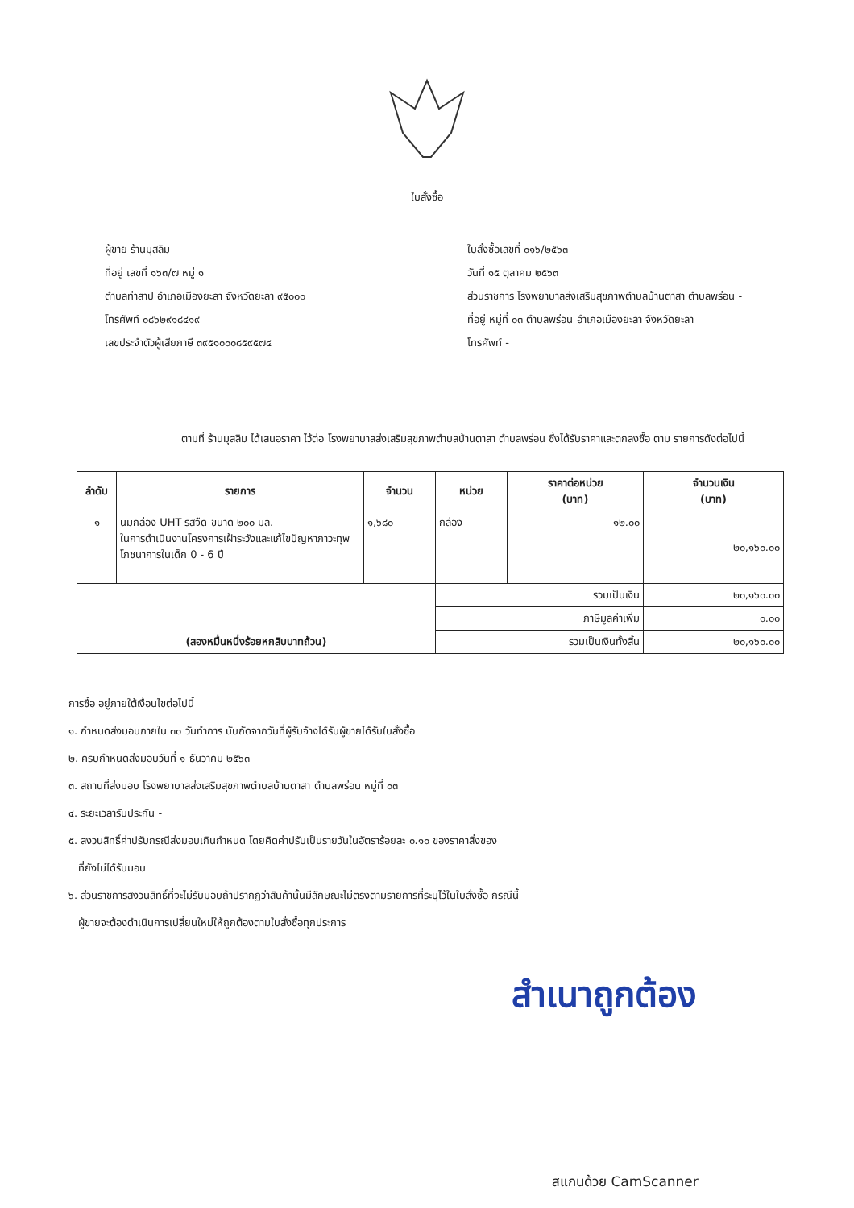ใบสั่งซื้อ
ผู้ขาย ร้านมุสลิม
ที่อยู่ เลขที่ ๑๖๓/๗ หมู่ ๑
ตำบลท่าสาป อำเภอเมืองยะลา จังหวัดยะลา ๙๕๐๐๐
โทรศัพท์ ๐๘๖๒๙๑๘๔๑๙
เลขประจำตัวผู้เสียภาษี ๓๙๕๑๐๐๐๘๕๙๕๗๔
ใบสั่งซื้อเลขที่ ๐๑๖/๒๕๖๓
วันที่ ๑๕ ตุลาคม ๒๕๖๓
ส่วนราชการ โรงพยาบาลส่งเสริมสุขภาพตำบลบ้านตาสา ตำบลพร่อน -
ที่อยู่ หมู่ที่ ๐๓ ตำบลพร่อน อำเภอเมืองยะลา จังหวัดยะลา
โทรศัพท์ -
ตามที่ ร้านมุสลิม ได้เสนอราคา ไว้ต่อ โรงพยาบาลส่งเสริมสุขภาพตำบลบ้านตาสา ตำบลพร่อน ซึ่งได้รับราคาและตกลงซื้อ ตาม รายการดังต่อไปนี้
| ลำดับ | รายการ | จำนวน | หน่วย | ราคาต่อหน่วย (บาท) | จำนวนเงิน (บาท) |
| --- | --- | --- | --- | --- | --- |
| ๑ | นมกล่อง UHT รสจืด ขนาด ๒๐๐ มล. ในการดำเนินงานโครงการเฝ้าระวังและแก้ไขปัญหาภาวะทุพโภชนาการในเด็ก 0 - 6 ปี | ๑,๖๘๐ | กล่อง | ๑๒.๐๐ | ๒๐,๑๖๐.๐๐ |
| (สองหมื่นหนึ่งร้อยหกสิบบาทถ้วน) | | | รวมเป็นเงิน | | ๒๐,๑๖๐.๐๐ |
| | | | ภาษีมูลค่าเพิ่ม | | ๐.๐๐ |
| | | | รวมเป็นเงินทั้งสิ้น | | ๒๐,๑๖๐.๐๐ |
การซื้อ อยู่ภายใต้เงื่อนไขต่อไปนี้
๑. กำหนดส่งมอบภายใน ๓๐ วันทำการ นับถัดจากวันที่ผู้รับจ้างได้รับผู้ขายได้รับใบสั่งซื้อ
๒. ครบกำหนดส่งมอบวันที่ ๑ ธันวาคม ๒๕๖๓
๓. สถานที่ส่งมอบ โรงพยาบาลส่งเสริมสุขภาพตำบลบ้านตาสา ตำบลพร่อน หมู่ที่ ๐๓
๔. ระยะเวลารับประกัน -
๕. สงวนสิทธิ์ค่าปรับกรณีส่งมอบเกินกำหนด โดยคิดค่าปรับเป็นรายวันในอัตราร้อยละ ๐.๑๐ ของราคาสิ่งของ
ที่ยังไม่ได้รับมอบ
๖. ส่วนราชการสงวนสิทธิ์ที่จะไม่รับมอบถ้าปรากฏว่าสินค้านั้นมีลักษณะไม่ตรงตามรายการที่ระบุไว้ในใบสั่งซื้อ กรณีนี้
ผู้ขายจะต้องดำเนินการเปลี่ยนใหม่ให้ถูกต้องตามใบสั่งซื้อทุกประการ
สำเนาถูกต้อง
สแกนด้วย CamScanner